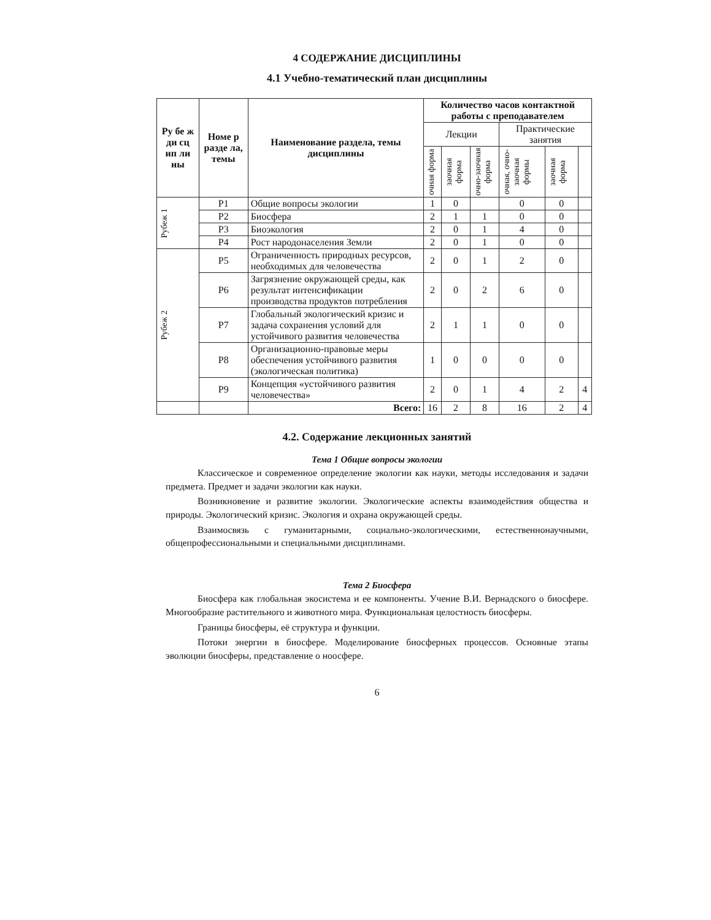4 СОДЕРЖАНИЕ ДИСЦИПЛИНЫ
4.1 Учебно-тематический план дисциплины
| Ру бе ж ди сц ип ли ны | Номе р разде ла, темы | Наименование раздела, темы дисциплины | Количество часов контактной работы с преподавателем | | | | | |
| --- | --- | --- | --- | --- | --- | --- | --- | --- |
| | | | Лекции | | | Практические занятия | | |
| | | | очная форма | заочная форма | очно-заочная форма | очная, очно-заочная формы | заочная форма | |
| Рубеж 1 | Р1 | Общие вопросы экологии | 1 | 0 | | 0 | 0 | |
| | Р2 | Биосфера | 2 | 1 | 1 | 0 | 0 | |
| | Р3 | Биоэкология | 2 | 0 | 1 | 4 | 0 | |
| | Р4 | Рост народонаселения Земли | 2 | 0 | 1 | 0 | 0 | |
| Рубеж 2 | Р5 | Ограниченность природных ресурсов, необходимых для человечества | 2 | 0 | 1 | 2 | 0 | |
| | Р6 | Загрязнение окружающей среды, как результат интенсификации производства продуктов потребления | 2 | 0 | 2 | 6 | 0 | |
| | Р7 | Глобальный экологический кризис и задача сохранения условий для устойчивого развития человечества | 2 | 1 | 1 | 0 | 0 | |
| | Р8 | Организационно-правовые меры обеспечения устойчивого развития (экологическая политика) | 1 | 0 | 0 | 0 | 0 | |
| | Р9 | Концепция «устойчивого развития человечества» | 2 | 0 | 1 | 4 | 2 | 4 |
| | | Всего: | 16 | 2 | 8 | 16 | 2 | 4 |
4.2. Содержание лекционных занятий
Тема 1 Общие вопросы экологии
Классическое и современное определение экологии как науки, методы исследования и задачи предмета. Предмет и задачи экологии как науки.
Возникновение и развитие экологии. Экологические аспекты взаимодействия общества и природы. Экологический кризис. Экология и охрана окружающей среды.
Взаимосвязь с гуманитарными, социально-экологическими, естественнонаучными, общепрофессиональными и специальными дисциплинами.
Тема 2 Биосфера
Биосфера как глобальная экосистема и ее компоненты. Учение В.И. Вернадского о биосфере. Многообразие растительного и животного мира. Функциональная целостность биосферы.
Границы биосферы, её структура и функции.
Потоки энергии в биосфере. Моделирование биосферных процессов. Основные этапы эволюции биосферы, представление о ноосфере.
6